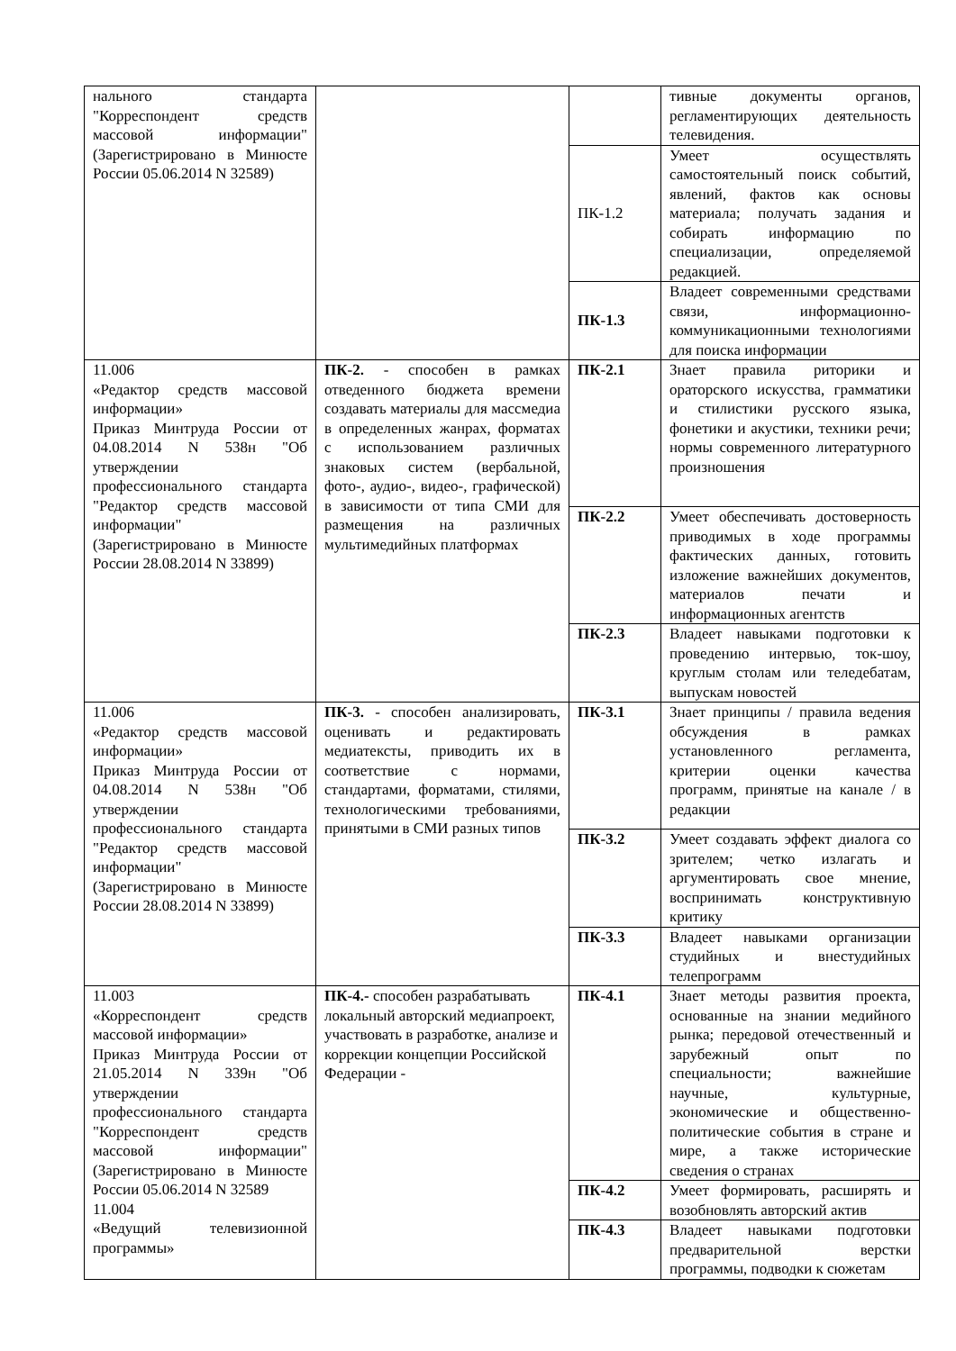| нального стандарта "Корреспондент средств массовой информации" (Зарегистрировано в Минюсте России 05.06.2014 N 32589) | | | тивные документы органов, регламентирующих деятельность телевидения. |
| | | ПК-1.2 | Умеет осуществлять самостоятельный поиск событий, явлений, фактов как основы материала; получать задания и собирать информацию по специализации, определяемой редакцией. |
| | | ПК-1.3 | Владеет современными средствами связи, информационно-коммуникационными технологиями для поиска информации |
| 11.006 «Редактор средств массовой информации» Приказ Минтруда России от 04.08.2014 N 538н "Об утверждении профессионального стандарта "Редактор средств массовой информации" (Зарегистрировано в Минюсте России 28.08.2014 N 33899) | ПК-2. - способен в рамках отведенного бюджета времени создавать материалы для массмедиа в определенных жанрах, форматах с использованием различных знаковых систем (вербальной, фото-, аудио-, видео-, графической) в зависимости от типа СМИ для размещения на различных мультимедийных платформах | ПК-2.1 | Знает правила риторики и ораторского искусства, грамматики и стилистики русского языка, фонетики и акустики, техники речи; нормы современного литературного произношения |
| | | ПК-2.2 | Умеет обеспечивать достоверность приводимых в ходе программы фактических данных, готовить изложение важнейших документов, материалов печати и информационных агентств |
| | | ПК-2.3 | Владеет навыками подготовки к проведению интервью, ток-шоу, круглым столам или теледебатам, выпускам новостей |
| 11.006 «Редактор средств массовой информации» Приказ Минтруда России от 04.08.2014 N 538н "Об утверждении профессионального стандарта "Редактор средств массовой информации" (Зарегистрировано в Минюсте России 28.08.2014 N 33899) | ПК-3. - способен анализировать, оценивать и редактировать медиатексты, приводить их в соответствие с нормами, стандартами, форматами, стилями, технологическими требованиями, принятыми в СМИ разных типов | ПК-3.1 | Знает принципы / правила ведения обсуждения в рамках установленного регламента, критерии оценки качества программ, принятые на канале / в редакции |
| | | ПК-3.2 | Умеет создавать эффект диалога со зрителем; четко излагать и аргументировать свое мнение, воспринимать конструктивную критику |
| | | ПК-3.3 | Владеет навыками организации студийных и внестудийных телепрограмм |
| 11.003 «Корреспондент средств массовой информации» Приказ Минтруда России от 21.05.2014 N 339н "Об утверждении профессионального стандарта "Корреспондент средств массовой информации" (Зарегистрировано в Минюсте России 05.06.2014 N 32589 11.004 «Ведущий телевизионной программы» | ПК-4.- способен разрабатывать локальный авторский медиапроект, участвовать в разработке, анализе и коррекции концепции Российской Федерации - | ПК-4.1 | Знает методы развития проекта, основанные на знании медийного рынка; передовой отечественный и зарубежный опыт по специальности; важнейшие научные, культурные, экономические и общественно- политические события в стране и мире, а также исторические сведения о странах |
| | | ПК-4.2 | Умеет формировать, расширять и возобновлять авторский актив |
| | | ПК-4.3 | Владеет навыками подготовки предварительной верстки программы, подводки к сюжетам |